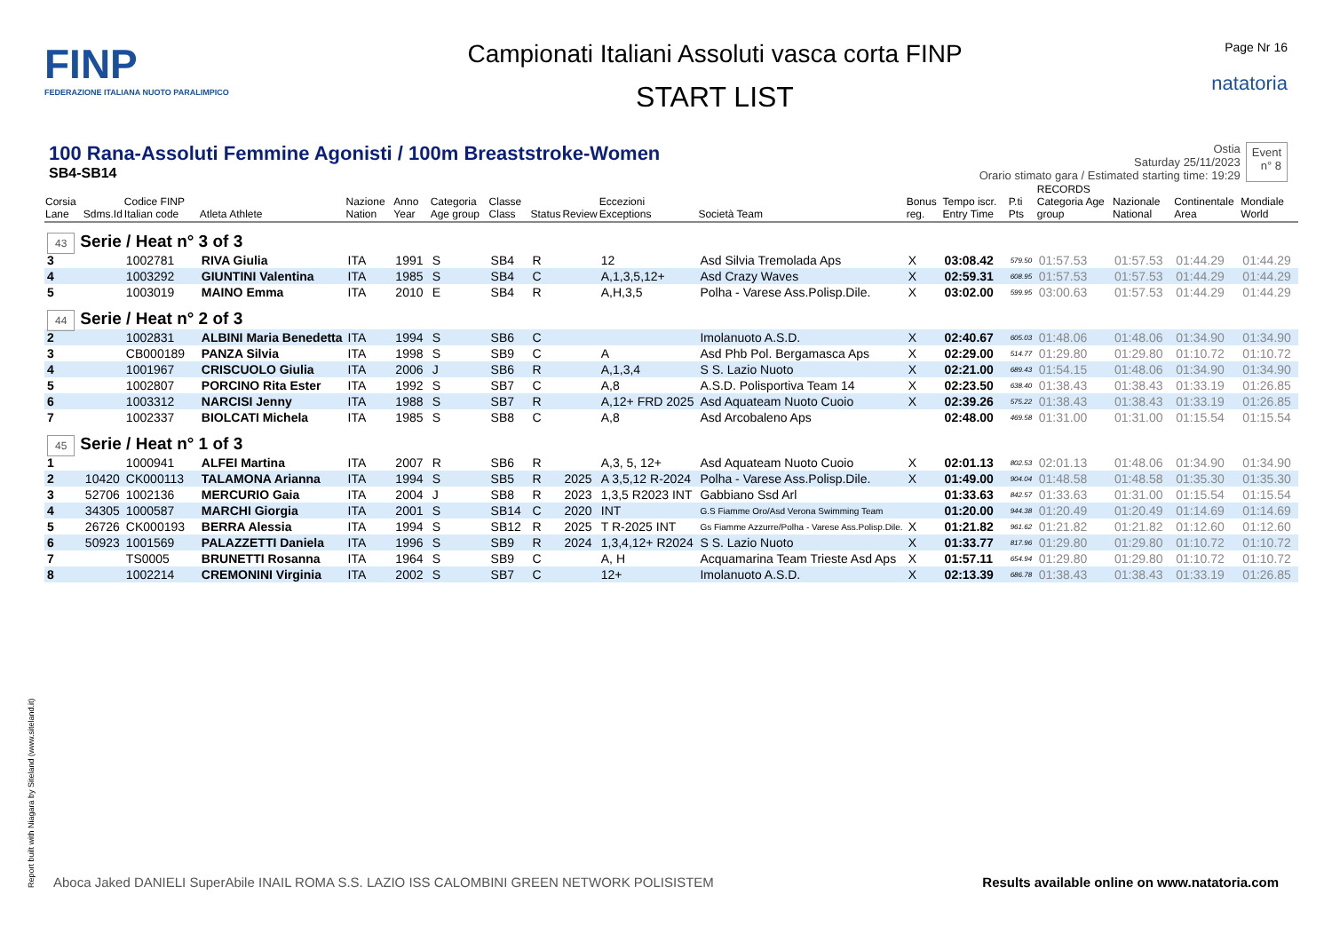FINP
FEDERAZIONE ITALIANA NUOTO PARALIMPICO
Campionati Italiani Assoluti vasca corta FINP
START LIST
Page Nr 16
natatoria
100 Rana-Assoluti Femmine Agonisti / 100m Breaststroke-Women
SB4-SB14
Ostia
Saturday 25/11/2023
Orario stimato gara / Estimated starting time: 19:29
Event
n° 8
| Corsia Lane | Sdms.Id | Codice FINP Italian code | Atleta Athlete | Nazione Nation | Anno Year | Categoria Age group | Classe Class | Status | Review | Eccezioni Exceptions | Società Team | Bonus reg. | Tempo iscr. Entry Time | P.ti Pts | RECORDS Categoria Age group | Nazionale National | Continentale Area | Mondiale World |
| --- | --- | --- | --- | --- | --- | --- | --- | --- | --- | --- | --- | --- | --- | --- | --- | --- | --- | --- |
| 43 Serie / Heat n° 3 of 3 | | | | | | | | | | | | | | | | | | |
| 3 | | 1002781 | RIVA Giulia | ITA | 1991 | S | SB4 | R | | 12 | Asd Silvia Tremolada Aps | X | 03:08.42 | 579.50 | 01:57.53 | 01:57.53 | 01:44.29 | 01:44.29 |
| 4 | | 1003292 | GIUNTINI Valentina | ITA | 1985 | S | SB4 | C | | A,1,3,5,12+ | Asd Crazy Waves | X | 02:59.31 | 608.95 | 01:57.53 | 01:57.53 | 01:44.29 | 01:44.29 |
| 5 | | 1003019 | MAINO Emma | ITA | 2010 | E | SB4 | R | | A,H,3,5 | Polha - Varese Ass.Polisp.Dile. | X | 03:02.00 | 599.95 | 03:00.63 | 01:57.53 | 01:44.29 | 01:44.29 |
| 44 Serie / Heat n° 2 of 3 | | | | | | | | | | | | | | | | | | |
| 2 | | 1002831 | ALBINI Maria Benedetta | ITA | 1994 | S | SB6 | C | | | Imolanuoto A.S.D. | X | 02:40.67 | 605.03 | 01:48.06 | 01:48.06 | 01:34.90 | 01:34.90 |
| 3 | | CB000189 | PANZA Silvia | ITA | 1998 | S | SB9 | C | | A | Asd Phb Pol. Bergamasca Aps | X | 02:29.00 | 514.77 | 01:29.80 | 01:29.80 | 01:10.72 | 01:10.72 |
| 4 | | 1001967 | CRISCUOLO Giulia | ITA | 2006 | J | SB6 | R | | A,1,3,4 | S S. Lazio Nuoto | X | 02:21.00 | 689.43 | 01:54.15 | 01:48.06 | 01:34.90 | 01:34.90 |
| 5 | | 1002807 | PORCINO Rita Ester | ITA | 1992 | S | SB7 | C | | A,8 | A.S.D. Polisportiva Team 14 | X | 02:23.50 | 638.40 | 01:38.43 | 01:38.43 | 01:33.19 | 01:26.85 |
| 6 | | 1003312 | NARCISI Jenny | ITA | 1988 | S | SB7 | R | | A,12+ FRD 2025 | Asd Aquateam Nuoto Cuoio | X | 02:39.26 | 575.22 | 01:38.43 | 01:38.43 | 01:33.19 | 01:26.85 |
| 7 | | 1002337 | BIOLCATI Michela | ITA | 1985 | S | SB8 | C | | A,8 | Asd Arcobaleno Aps | | 02:48.00 | 469.58 | 01:31.00 | 01:31.00 | 01:15.54 | 01:15.54 |
| 45 Serie / Heat n° 1 of 3 | | | | | | | | | | | | | | | | | | |
| 1 | | 1000941 | ALFEI Martina | ITA | 2007 | R | SB6 | R | | A,3, 5, 12+ | Asd Aquateam Nuoto Cuoio | X | 02:01.13 | 802.53 | 02:01.13 | 01:48.06 | 01:34.90 | 01:34.90 |
| 2 | 10420 | CK000113 | TALAMONA Arianna | ITA | 1994 | S | SB5 | R | 2025 | A 3,5,12 R-2024 | Polha - Varese Ass.Polisp.Dile. | X | 01:49.00 | 904.04 | 01:48.58 | 01:48.58 | 01:35.30 | 01:35.30 |
| 3 | 52706 | 1002136 | MERCURIO Gaia | ITA | 2004 | J | SB8 | R | 2023 | 1,3,5 R2023 INT | Gabbiano Ssd Arl | | 01:33.63 | 842.57 | 01:33.63 | 01:31.00 | 01:15.54 | 01:15.54 |
| 4 | 34305 | 1000587 | MARCHI Giorgia | ITA | 2001 | S | SB14 | C | 2020 | INT | G.S Fiamme Oro/Asd Verona Swimming Team | | 01:20.00 | 944.38 | 01:20.49 | 01:20.49 | 01:14.69 | 01:14.69 |
| 5 | 26726 | CK000193 | BERRA Alessia | ITA | 1994 | S | SB12 | R | 2025 | T R-2025 INT | Gs Fiamme Azzurre/Polha - Varese Ass.Polisp.Dile. | X | 01:21.82 | 961.62 | 01:21.82 | 01:21.82 | 01:12.60 | 01:12.60 |
| 6 | 50923 | 1001569 | PALAZZETTI Daniela | ITA | 1996 | S | SB9 | R | 2024 | 1,3,4,12+ R2024 | S S. Lazio Nuoto | X | 01:33.77 | 817.96 | 01:29.80 | 01:29.80 | 01:10.72 | 01:10.72 |
| 7 | | TS0005 | BRUNETTI Rosanna | ITA | 1964 | S | SB9 | C | | A, H | Acquamarina Team Trieste Asd Aps | X | 01:57.11 | 654.94 | 01:29.80 | 01:29.80 | 01:10.72 | 01:10.72 |
| 8 | | 1002214 | CREMONINI Virginia | ITA | 2002 | S | SB7 | C | | 12+ | Imolanuoto A.S.D. | X | 02:13.39 | 686.78 | 01:38.43 | 01:38.43 | 01:33.19 | 01:26.85 |
Report built with Niagara by Siteland (www.siteland.it)
Aboca Jaked DANIELI SuperAbile INAIL ROMA S.S. LAZIO ISS CALOMBINI GREEN NETWORK POLISISTEM
Results available online on www.natatoria.com